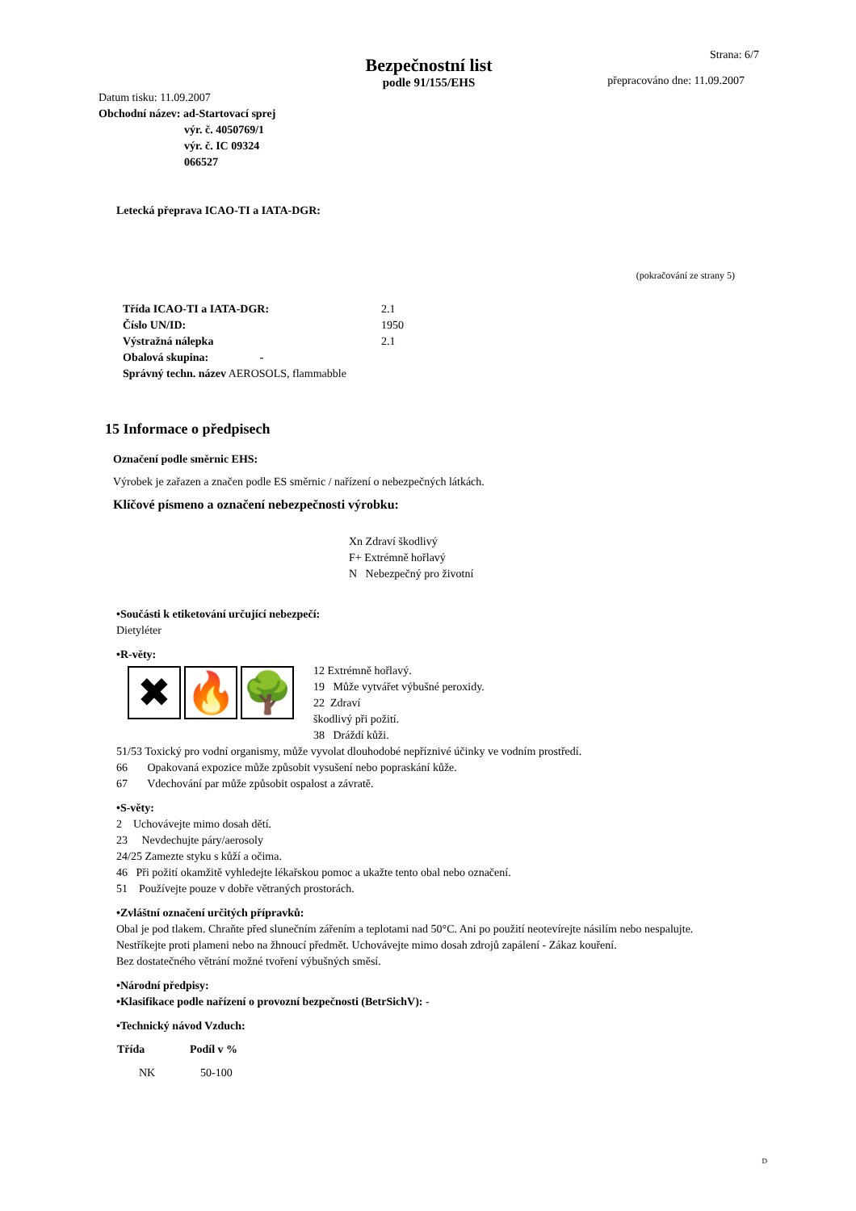Bezpečnostní list
podle 91/155/EHS
Strana: 6/7
přepracováno dne: 11.09.2007
Datum tisku: 11.09.2007
Obchodní název: ad-Startovací sprej
výr. č. 4050769/1
výr. č. IC 09324
066527
Letecká přeprava ICAO-TI a IATA-DGR:
(pokračování ze strany 5)
| Třída ICAO-TI a IATA-DGR: | 2.1 |
| Číslo UN/ID: | 1950 |
| Výstražná nálepka | 2.1 |
| Obalová skupina: - | |
| Správný techn. název AEROSOLS, flammabble | |
15 Informace o předpisech
Označení podle směrnic EHS:
Výrobek je zařazen a značen podle ES směrnic / nařízení o nebezpečných látkách.
Klíčové písmeno a označení nebezpečnosti výrobku:
Xn Zdraví škodlivý
F+ Extrémně hořlavý
N Nebezpečný pro životní
•Součásti k etiketování určující nebezpečí:
Dietyléter
•R-věty:
✖ 🔥 🌳
12 Extrémně hořlavý.
19 Může vytvářet výbušné peroxidy.
22 Zdraví
škodlivý při požití.
38 Dráždí kůži.
51/53 Toxický pro vodní organismy, může vyvolat dlouhodobé nepříznivé účinky ve vodním prostředí.
66 Opakovaná expozice může způsobit vysušení nebo popraskání kůže.
67 Vdechování par může způsobit ospalost a závratě.
•S-věty:
2 Uchovávejte mimo dosah dětí.
23 Nevdechujte páry/aerosoly
24/25 Zamezte styku s kůží a očima.
46 Při požití okamžitě vyhledejte lékařskou pomoc a ukažte tento obal nebo označení.
51 Používejte pouze v dobře větraných prostorách.
•Zvláštní označení určitých přípravků:
Obal je pod tlakem. Chraňte před slunečním zářením a teplotami nad 50°C. Ani po použití neotevírejte násilím nebo nespalujte.
Nestříkejte proti plameni nebo na žhnoucí předmět. Uchovávejte mimo dosah zdrojů zapálení - Zákaz kouření.
Bez dostatečného větrání možné tvoření výbušných směsí.
•Národní předpisy:
•Klasifikace podle nařízení o provozní bezpečnosti (BetrSichV): -
•Technický návod Vzduch:
| Třída | Podíl v % |
| --- | --- |
| NK | 50-100 |
D